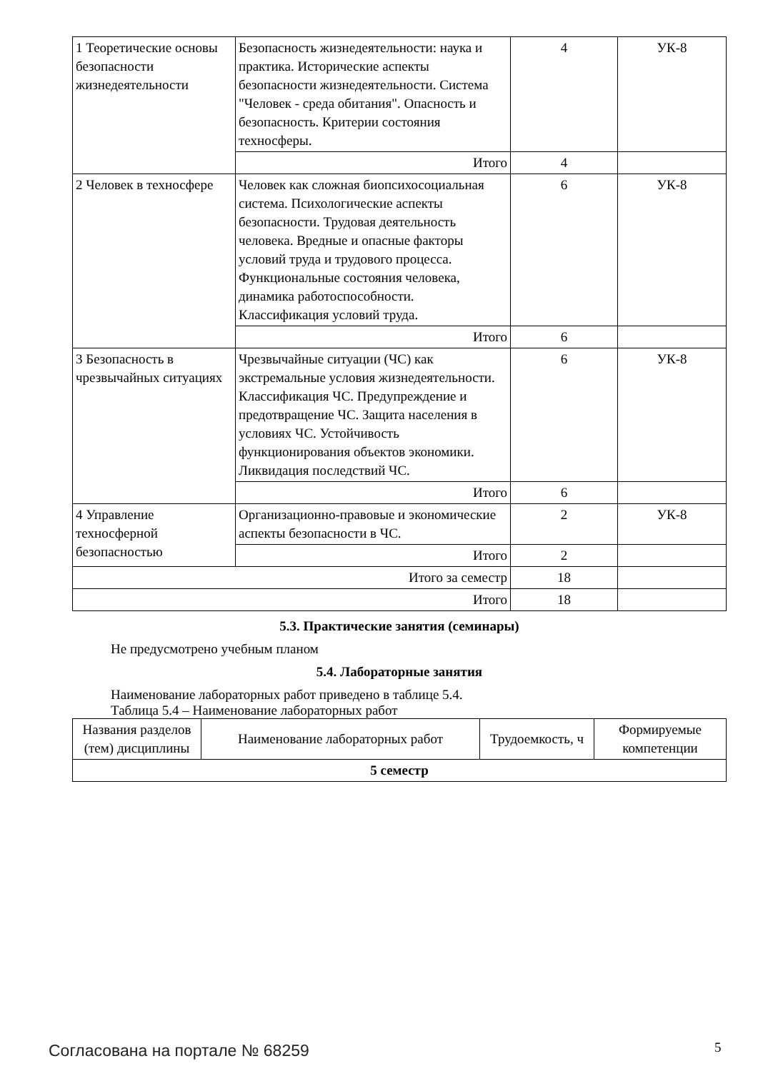| 1 Теоретические основы безопасности жизнедеятельности | Безопасность жизнедеятельности: наука и практика. Исторические аспекты безопасности жизнедеятельности. Система "Человек - среда обитания". Опасность и безопасность. Критерии состояния техносферы. | 4 | УК-8 |
| | Итого | 4 | |
| 2 Человек в техносфере | Человек как сложная биопсихосоциальная система. Психологические аспекты безопасности. Трудовая деятельность человека. Вредные и опасные факторы условий труда и трудового процесса. Функциональные состояния человека, динамика работоспособности. Классификация условий труда. | 6 | УК-8 |
| | Итого | 6 | |
| 3 Безопасность в чрезвычайных ситуациях | Чрезвычайные ситуации (ЧС) как экстремальные условия жизнедеятельности. Классификация ЧС. Предупреждение и предотвращение ЧС. Защита населения в условиях ЧС. Устойчивость функционирования объектов экономики. Ликвидация последствий ЧС. | 6 | УК-8 |
| | Итого | 6 | |
| 4 Управление техносферной безопасностью | Организационно-правовые и экономические аспекты безопасности в ЧС. | 2 | УК-8 |
| | Итого | 2 | |
| Итого за семестр | | 18 | |
| Итого | | 18 | |
5.3. Практические занятия (семинары)
Не предусмотрено учебным планом
5.4. Лабораторные занятия
Наименование лабораторных работ приведено в таблице 5.4.
Таблица 5.4 – Наименование лабораторных работ
| Названия разделов (тем) дисциплины | Наименование лабораторных работ | Трудоемкость, ч | Формируемые компетенции |
| --- | --- | --- | --- |
| 5 семестр | | | |
Согласована на портале № 68259 5